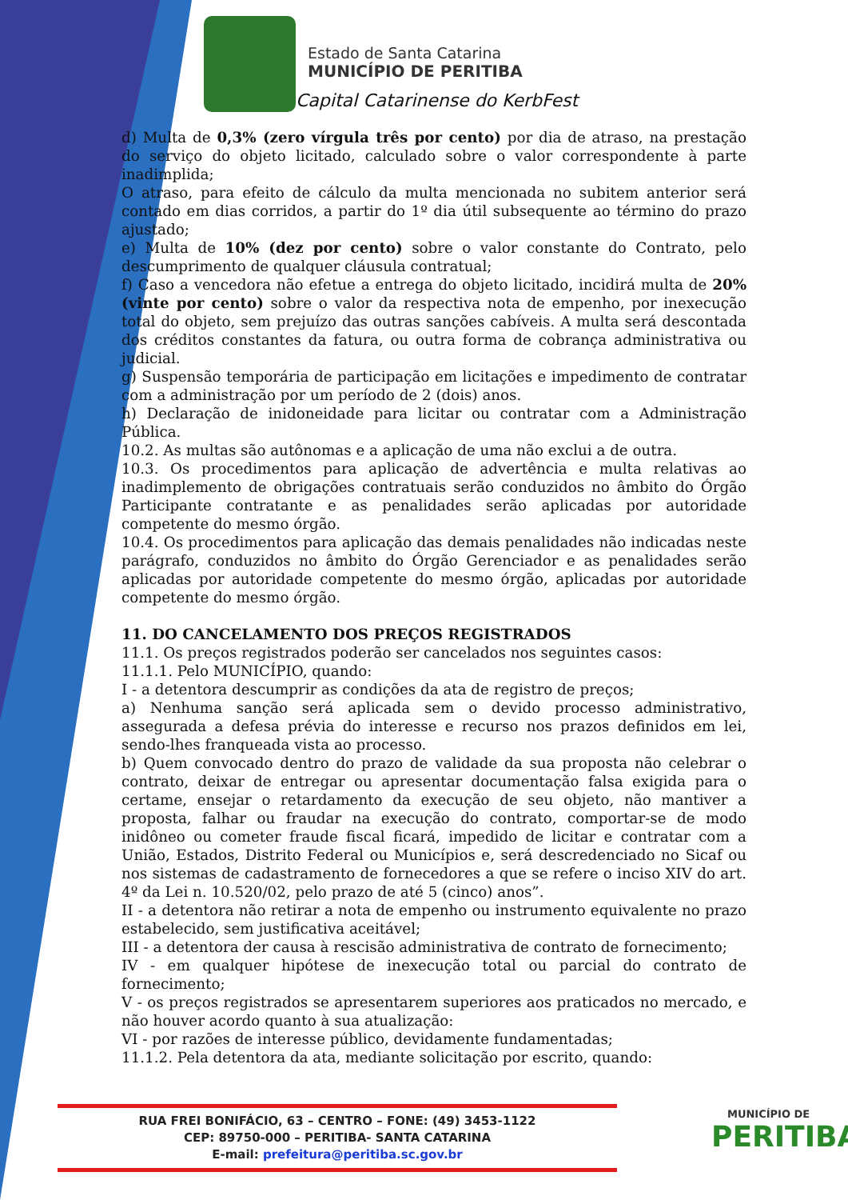Estado de Santa Catarina
MUNICÍPIO DE PERITIBA
Capital Catarinense do KerbFest
d) Multa de 0,3% (zero vírgula três por cento) por dia de atraso, na prestação do serviço do objeto licitado, calculado sobre o valor correspondente à parte inadimplida;
O atraso, para efeito de cálculo da multa mencionada no subitem anterior será contado em dias corridos, a partir do 1º dia útil subsequente ao término do prazo ajustado;
e) Multa de 10% (dez por cento) sobre o valor constante do Contrato, pelo descumprimento de qualquer cláusula contratual;
f) Caso a vencedora não efetue a entrega do objeto licitado, incidirá multa de 20% (vinte por cento) sobre o valor da respectiva nota de empenho, por inexecução total do objeto, sem prejuízo das outras sanções cabíveis. A multa será descontada dos créditos constantes da fatura, ou outra forma de cobrança administrativa ou judicial.
g) Suspensão temporária de participação em licitações e impedimento de contratar com a administração por um período de 2 (dois) anos.
h) Declaração de inidoneidade para licitar ou contratar com a Administração Pública.
10.2. As multas são autônomas e a aplicação de uma não exclui a de outra.
10.3. Os procedimentos para aplicação de advertência e multa relativas ao inadimplemento de obrigações contratuais serão conduzidos no âmbito do Órgão Participante contratante e as penalidades serão aplicadas por autoridade competente do mesmo órgão.
10.4. Os procedimentos para aplicação das demais penalidades não indicadas neste parágrafo, conduzidos no âmbito do Órgão Gerenciador e as penalidades serão aplicadas por autoridade competente do mesmo órgão, aplicadas por autoridade competente do mesmo órgão.
11. DO CANCELAMENTO DOS PREÇOS REGISTRADOS
11.1. Os preços registrados poderão ser cancelados nos seguintes casos:
11.1.1. Pelo MUNICÍPIO, quando:
I - a detentora descumprir as condições da ata de registro de preços;
a) Nenhuma sanção será aplicada sem o devido processo administrativo, assegurada a defesa prévia do interesse e recurso nos prazos definidos em lei, sendo-lhes franqueada vista ao processo.
b) Quem convocado dentro do prazo de validade da sua proposta não celebrar o contrato, deixar de entregar ou apresentar documentação falsa exigida para o certame, ensejar o retardamento da execução de seu objeto, não mantiver a proposta, falhar ou fraudar na execução do contrato, comportar-se de modo inidôneo ou cometer fraude fiscal ficará, impedido de licitar e contratar com a União, Estados, Distrito Federal ou Municípios e, será descredenciado no Sicaf ou nos sistemas de cadastramento de fornecedores a que se refere o inciso XIV do art. 4º da Lei n. 10.520/02, pelo prazo de até 5 (cinco) anos”.
II - a detentora não retirar a nota de empenho ou instrumento equivalente no prazo estabelecido, sem justificativa aceitável;
III - a detentora der causa à rescisão administrativa de contrato de fornecimento;
IV - em qualquer hipótese de inexecução total ou parcial do contrato de fornecimento;
V - os preços registrados se apresentarem superiores aos praticados no mercado, e não houver acordo quanto à sua atualização:
VI - por razões de interesse público, devidamente fundamentadas;
11.1.2. Pela detentora da ata, mediante solicitação por escrito, quando:
RUA FREI BONIFÁCIO, 63 – CENTRO – FONE: (49) 3453-1122
CEP: 89750-000 – PERITIBA- SANTA CATARINA
E-mail: prefeitura@peritiba.sc.gov.br
MUNICÍPIO DE
PERITIBA